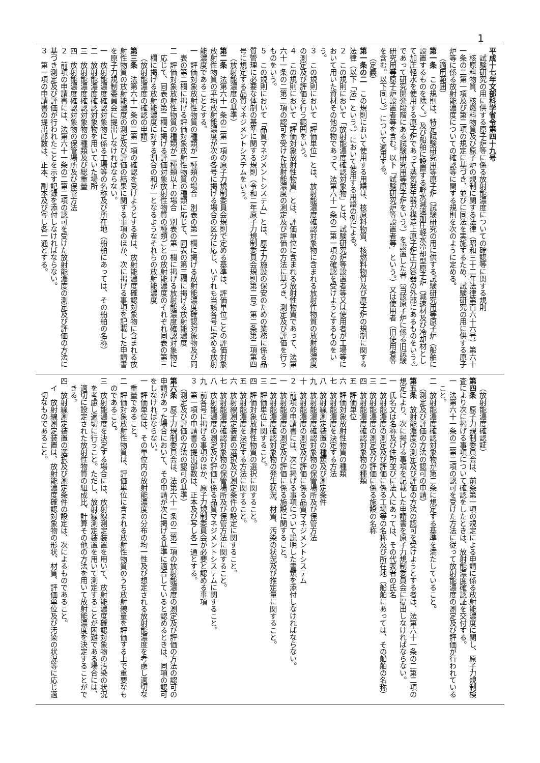1
平成十七年文部科学省令第四十九号
試験研究の用に供する原子炉等に係る放射能濃度についての確認等に関する規則
核原料物質、核燃料物質及び原子炉の規制に関する法律（昭和三十二年法律第百六十六号）第六十一条の二第一項及び第二項の規定に基づき、並びに同法を実施するため、試験研究の用に供する原子炉等に係る放射能濃度についての確認等に関する規則を次のように定める。
（適用範囲）
第一条　この規則は、特定試験研究用等原子炉（試験研究の用に供する試験研究用等原子炉（船舶に設置するものを除く。）及び船舶に設置する軽水減速加圧軽水冷却型原子炉（減速材及び冷却材として加圧軽水を使用する原子炉であって蒸気発生器が構造上原子炉圧力容器の外部にあるものをいう。）であって研究開発段階にある試験研究用等原子炉をいう。）を設置した者（当該原子炉に係る旧試験研究用等原子炉設置者等を含む。以下「試験研究炉等設置者等」という。）又は使用者（旧使用者等を含む。以下同じ。）について適用する。
（定義）
第一条の二　この規則において使用する用語は、核原料物質、核燃料物質及び原子炉の規制に関する法律（以下「法」という。）において使用する用語の例による。
２　この規則において「放射能濃度確認対象物」とは、試験研究炉等設置者等又は使用者が工場等において用いた資材その他の物であって、法第六十一条の二第一項の確認を受けようとするものをいう。
３　この規則において「評価単位」とは、放射能濃度確認対象物に含まれる放射性物質の放射能濃度の測定及び評価を行う範囲をいう。
４　この規則において「評価対象放射性物質」とは、評価単位に含まれる放射性物質であって、法第六十一条の二第二項の認可を受けた放射能濃度の測定及び評価の方法に基づき、測定及び評価を行うものをいう。
５　この規則において「品質マネジメントシステム」とは、原子力施設の保安のための業務に係る品質管理に必要な体制の基準に関する規則（令和二年原子力規制委員会規則第二号）第二条第二項第四号に規定する品質マネジメントシステムをいう。
（放射能濃度の基準）
第二条　法第六十一条の二第一項の原子力規制委員会規則で定める基準は、評価単位ごとの評価対象放射性物質の平均放射能濃度が次の各号に掲げる場合の区分に応じ、いずれも当該各号に定める放射能濃度であることとする。
一　評価対象放射性物質の種類が一種類の場合　別表の第一欄に掲げる放射能濃度確認対象物及び同表の第二欄に掲げる評価対象放射性物質の種類に応じて、同表の第三欄に掲げる放射能濃度
二　評価対象放射性物質の種類が二種類以上の場合　別表の第一欄に掲げる放射能濃度確認対象物に応じて、同表の第二欄に掲げる評価対象放射性物質の種類ごとの放射能濃度のそれぞれ同表の第三欄に掲げる放射能濃度に対する割合の和が一となるようなそれらの放射能濃度
（放射能濃度の確認の申請）
第三条　法第六十一条の二第一項の確認を受けようとする者は、放射能濃度確認対象物に含まれる放射性物質の放射能濃度の測定及び評価の結果に関する事項のほか、次に掲げる事項を記載した申請書を原子力規制委員会に提出しなければならない。
一　放射能濃度確認対象物に係る工場等の名称及び所在地（船舶にあっては、その船舶の名称）
二　放射能濃度確認対象物を用いていた場所
三　放射能濃度確認対象物の種類及び総重量
四　放射能濃度確認対象物の保管場所及び保管方法
２　前項の申請書には、法第六十一条の二第二項の認可を受けた放射能濃度の測定及び評価の方法に基づき測定及び評価が行われたことを示す記録を添付しなければならない。
３　第一項の申請書の提出部数は、正本、副本及び写し各一通とする。
（放射能濃度確認証）
第四条　原子力規制委員会は、前条第一項の規定による申請に係る放射能濃度に関し、原子力規制検査により次に掲げる事項について確認をしたときは、放射能濃度確認証を交付する。
一　法第六十一条の二第二項の認可を受けた方法に従って放射能濃度の測定及び評価が行われていること。
二　放射能濃度確認対象物が第二条に規定する基準を満たしていること。
（測定及び評価の方法の認可の申請）
第五条　放射能濃度の測定及び評価の方法の認可を受けようとする者は、法第六十一条の二第二項の規定により、次に掲げる事項を記載した申請書を原子力規制委員会に提出しなければならない。
一　氏名又は名称及び住所並びに法人にあっては、その代表者の氏名
二　放射能濃度の測定及び評価に係る工場等の名称及び所在地（船舶にあっては、その船舶の名称）
三　放射能濃度の測定及び評価に係る施設の名称
四　放射能濃度確認対象物の種類
五　評価単位
六　評価対象放射性物質の種類
七　放射能濃度を決定する方法
八　放射線測定装置の種類及び測定条件
九　放射能濃度確認対象物の保管場所及び保管方法
十　放射能濃度の測定及び評価に係る品質マネジメントシステム
２　前項の申請書には、次に掲げる事項について説明した書類を添付しなければならない。
一　放射能濃度の測定及び評価に係る施設に関すること。
二　放射能濃度確認対象物の発生状況、材質、汚染の状況及び推定量に関すること。
三　評価単位に関すること。
四　評価対象放射性物質の選択に関すること。
五　放射能濃度を決定する方法に関すること。
六　放射線測定装置の選択及び測定条件の設定に関すること。
七　放射能濃度確認対象物の保管場所及び保管方法に関すること。
八　放射能濃度の測定及び評価に係る品質マネジメントシステムに関すること。
九　前各号に掲げる事項のほか、原子力規制委員会が必要と認める事項
３　第一項の申請書の提出部数は、正本及び写し各一通とする。
（測定及び評価の方法の認可の基準）
第六条　原子力規制委員会は、法第六十一条の二第二項の放射能濃度の測定及び評価の方法の認可の申請があった場合において、その申請が次に掲げる基準に適合していると認めるときは、同項の認可をしなければならない。
一　評価単位は、その単位内の放射能濃度の分布の均一性及び想定される放射能濃度を考慮し適切な重量であること。
二　評価対象放射性物質は、評価単位に含まれる放射性物質のうち放射線量を評価する上で重要なものであること。
三　放射能濃度を決定する場合には、放射線測定装置を用いて、放射能濃度確認対象物の汚染の状況を考慮し適切に行うこと。ただし、放射線測定装置を用いて測定することが困難である場合には、適切に設定された放射性物質の組成比、計算その他の方法を用いて放射能濃度を決定することができる。
四　放射線測定装置の選択及び測定条件の設定は、次によるものであること。
イ　放射線測定装置は、放射能濃度確認対象物の形状、材質、評価単位及び汚染の状況等に応じ適切なものであること。